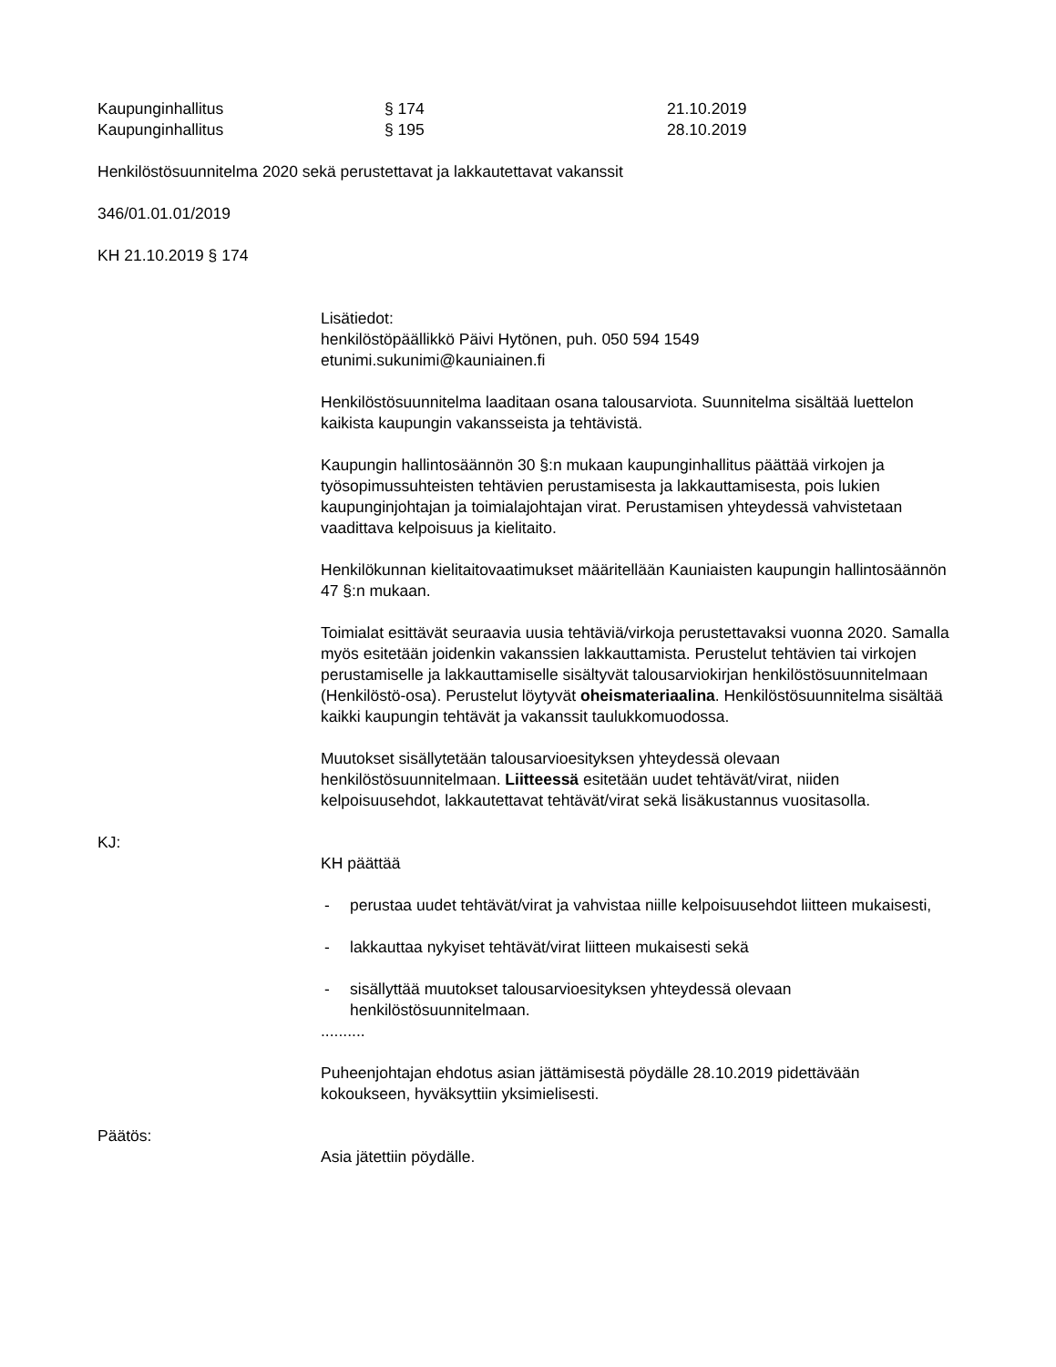Kaupunginhallitus
§ 174
21.10.2019
Kaupunginhallitus
§ 195
28.10.2019
Henkilöstösuunnitelma 2020 sekä perustettavat ja lakkautettavat vakanssit
346/01.01.01/2019
KH 21.10.2019 § 174
Lisätiedot:
henkilöstöpäällikkö Päivi Hytönen, puh. 050 594 1549
etunimi.sukunimi@kauniainen.fi
Henkilöstösuunnitelma laaditaan osana talousarviota. Suunnitelma sisältää luettelon kaikista kaupungin vakansseista ja tehtävistä.
Kaupungin hallintosäännön 30 §:n mukaan kaupunginhallitus päättää virkojen ja työsopimussuhteisten tehtävien perustamisesta ja lakkauttamisesta, pois lukien kaupunginjohtajan ja toimialajohtajan virat. Perustamisen yhteydessä vahvistetaan vaadittava kelpoisuus ja kielitaito.
Henkilökunnan kielitaitovaatimukset määritellään Kauniaisten kaupungin hallintosäännön 47 §:n mukaan.
Toimialat esittävät seuraavia uusia tehtäviä/virkoja perustettavaksi vuonna 2020. Samalla myös esitetään joidenkin vakanssien lakkauttamista. Perustelut tehtävien tai virkojen perustamiselle ja lakkauttamiselle sisältyvät talousarviokirjan henkilöstösuunnitelmaan (Henkilöstö-osa). Perustelut löytyvät oheismateriaalina. Henkilöstösuunnitelma sisältää kaikki kaupungin tehtävät ja vakanssit taulukkomuodossa.
Muutokset sisällytetään talousarvioesityksen yhteydessä olevaan henkilöstösuunnitelmaan. Liitteessä esitetään uudet tehtävät/virat, niiden kelpoisuusehdot, lakkautettavat tehtävät/virat sekä lisäkustannus vuositasolla.
KJ:
KH päättää
- perustaa uudet tehtävät/virat ja vahvistaa niille kelpoisuusehdot liitteen mukaisesti,
- lakkauttaa nykyiset tehtävät/virat liitteen mukaisesti sekä
- sisällyttää muutokset talousarvioesityksen yhteydessä olevaan henkilöstösuunnitelmaan.
..........
Puheenjohtajan ehdotus asian jättämisestä pöydälle 28.10.2019 pidettävään kokoukseen, hyväksyttiin yksimielisesti.
Päätös:
Asia jätettiin pöydälle.